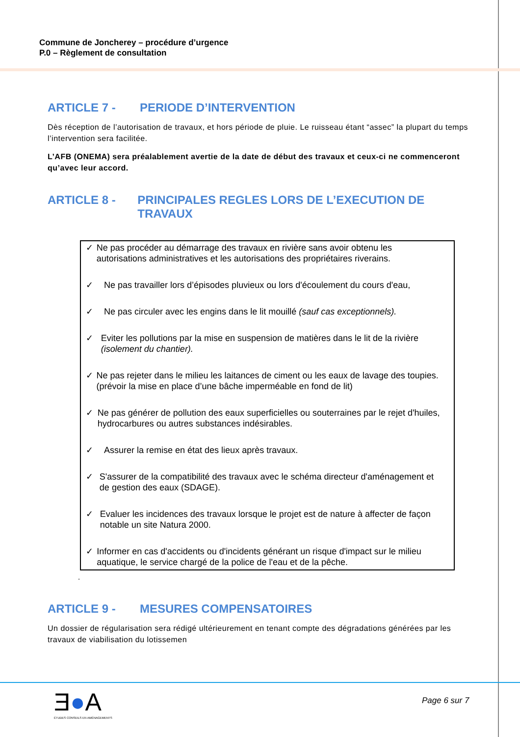Commune de Joncherey – procédure d’urgence
P.0 – Règlement de consultation
ARTICLE 7 - PERIODE D’INTERVENTION
Dès réception de l’autorisation de travaux, et hors période de pluie. Le ruisseau étant “assec” la plupart du temps l’intervention sera facilitée.
L’AFB (ONEMA) sera préalablement avertie de la date de début des travaux et ceux-ci ne commenceront qu’avec leur accord.
ARTICLE 8 - PRINCIPALES REGLES LORS DE L’EXECUTION DE TRAVAUX
✓ Ne pas procéder au démarrage des travaux en rivière sans avoir obtenu les autorisations administratives et les autorisations des propriétaires riverains.
✓ Ne pas travailler lors d’épisodes pluvieux ou lors d'écoulement du cours d'eau,
✓ Ne pas circuler avec les engins dans le lit mouillé (sauf cas exceptionnels).
✓ Eviter les pollutions par la mise en suspension de matières dans le lit de la rivière (isolement du chantier).
✓ Ne pas rejeter dans le milieu les laitances de ciment ou les eaux de lavage des toupies. (prévoir la mise en place d’une bâche imperméable en fond de lit)
✓ Ne pas générer de pollution des eaux superficielles ou souterraines par le rejet d'huiles, hydrocarbures ou autres substances indésirables.
✓ Assurer la remise en état des lieux après travaux.
✓ S'assurer de la compatibilité des travaux avec le schéma directeur d'aménagement et de gestion des eaux (SDAGE).
✓ Evaluer les incidences des travaux lorsque le projet est de nature à affecter de façon notable un site Natura 2000.
✓ Informer en cas d'accidents ou d'incidents générant un risque d'impact sur le milieu aquatique, le service chargé de la police de l'eau et de la pêche.
-
ARTICLE 9 - MESURES COMPENSATOIRES
Un dossier de régularisation sera rédigé ultérieurement en tenant compte des dégradations générées par les travaux de viabilisation du lotissemen
Ǝ●A
ÉTUDES CONSEILS EN AMÉNAGEMENTS
Page 6 sur 7